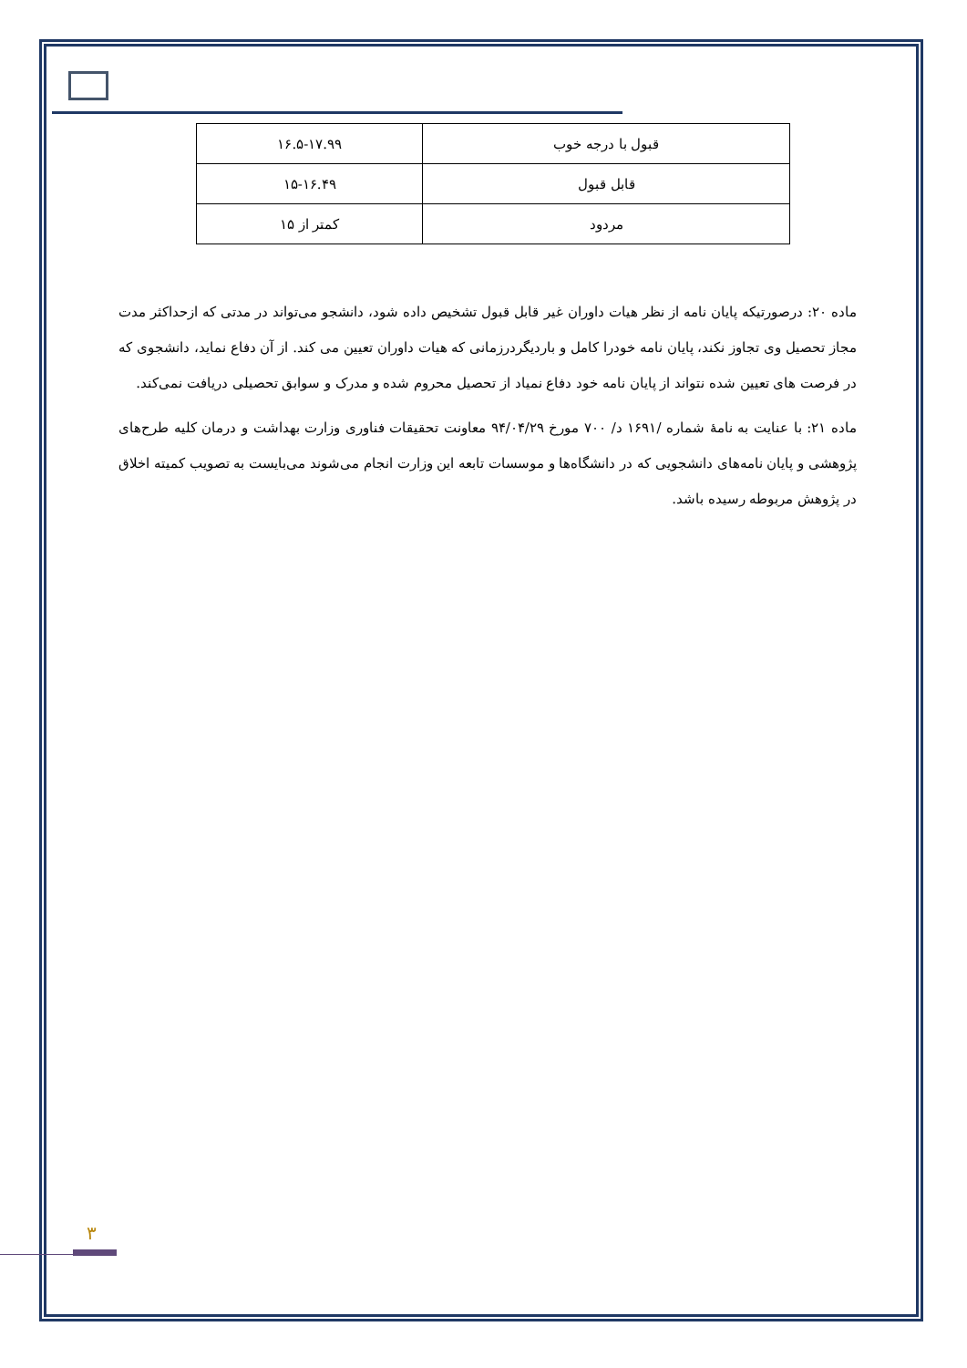| قبول با درجه خوب | ۱۶.۵-۱۷.۹۹ |
| قابل قبول | ۱۵-۱۶.۴۹ |
| مردود | کمتر از ۱۵ |
ماده ۲۰: درصورتیکه پایان نامه از نظر هیات داوران غیر قابل قبول تشخیص داده شود، دانشجو می‌تواند در مدتی که ازحداکثر مدت مجاز تحصیل وی تجاوز نکند، پایان نامه خودرا کامل و باردیگردرزمانی که هیات داوران تعیین می کند. از آن دفاع نماید، دانشجوی که در فرصت های تعیین شده نتواند از پایان نامه خود دفاع نمیاد از تحصیل محروم شده و مدرک و سوابق تحصیلی دریافت نمی‌کند.
ماده ۲۱: با عنایت به نامهٔ شماره /۱۶۹۱ د/ ۷۰۰ مورخ ۹۴/۰۴/۲۹ معاونت تحقیقات فناوری وزارت بهداشت و درمان کلیه طرح‌های پژوهشی و پایان نامه‌های دانشجویی که در دانشگاه‌ها و موسسات تابعه این وزارت انجام می‌شوند می‌بایست به تصویب کمیته اخلاق در پژوهش مربوطه رسیده باشد.
۳